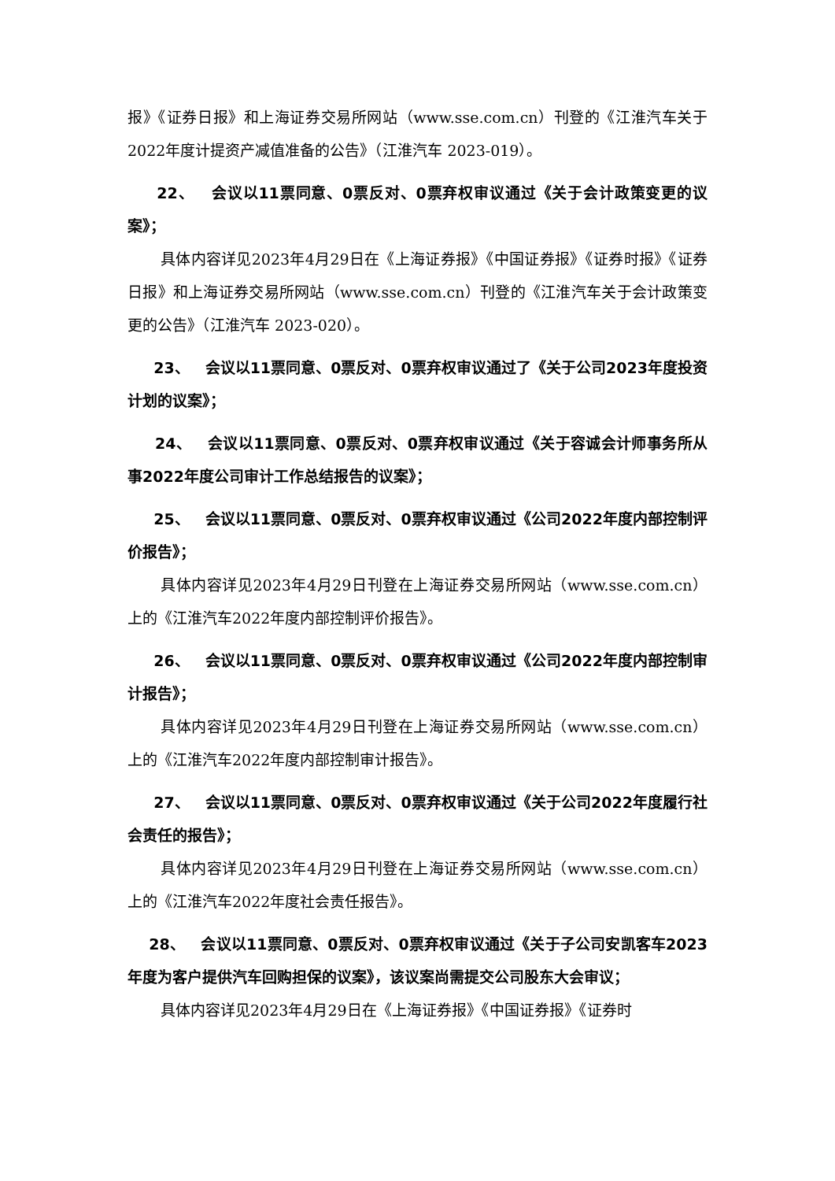报》《证券日报》和上海证券交易所网站（www.sse.com.cn）刊登的《江淮汽车关于2022年度计提资产减值准备的公告》（江淮汽车 2023-019）。
22、 会议以11票同意、0票反对、0票弃权审议通过《关于会计政策变更的议案》；
具体内容详见2023年4月29日在《上海证券报》《中国证券报》《证券时报》《证券日报》和上海证券交易所网站（www.sse.com.cn）刊登的《江淮汽车关于会计政策变更的公告》（江淮汽车 2023-020）。
23、 会议以11票同意、0票反对、0票弃权审议通过了《关于公司2023年度投资计划的议案》；
24、 会议以11票同意、0票反对、0票弃权审议通过《关于容诚会计师事务所从事2022年度公司审计工作总结报告的议案》；
25、 会议以11票同意、0票反对、0票弃权审议通过《公司2022年度内部控制评价报告》；
具体内容详见2023年4月29日刊登在上海证券交易所网站（www.sse.com.cn）上的《江淮汽车2022年度内部控制评价报告》。
26、 会议以11票同意、0票反对、0票弃权审议通过《公司2022年度内部控制审计报告》；
具体内容详见2023年4月29日刊登在上海证券交易所网站（www.sse.com.cn）上的《江淮汽车2022年度内部控制审计报告》。
27、 会议以11票同意、0票反对、0票弃权审议通过《关于公司2022年度履行社会责任的报告》；
具体内容详见2023年4月29日刊登在上海证券交易所网站（www.sse.com.cn）上的《江淮汽车2022年度社会责任报告》。
28、 会议以11票同意、0票反对、0票弃权审议通过《关于子公司安凯客车2023年度为客户提供汽车回购担保的议案》，该议案尚需提交公司股东大会审议；
具体内容详见2023年4月29日在《上海证券报》《中国证券报》《证券时